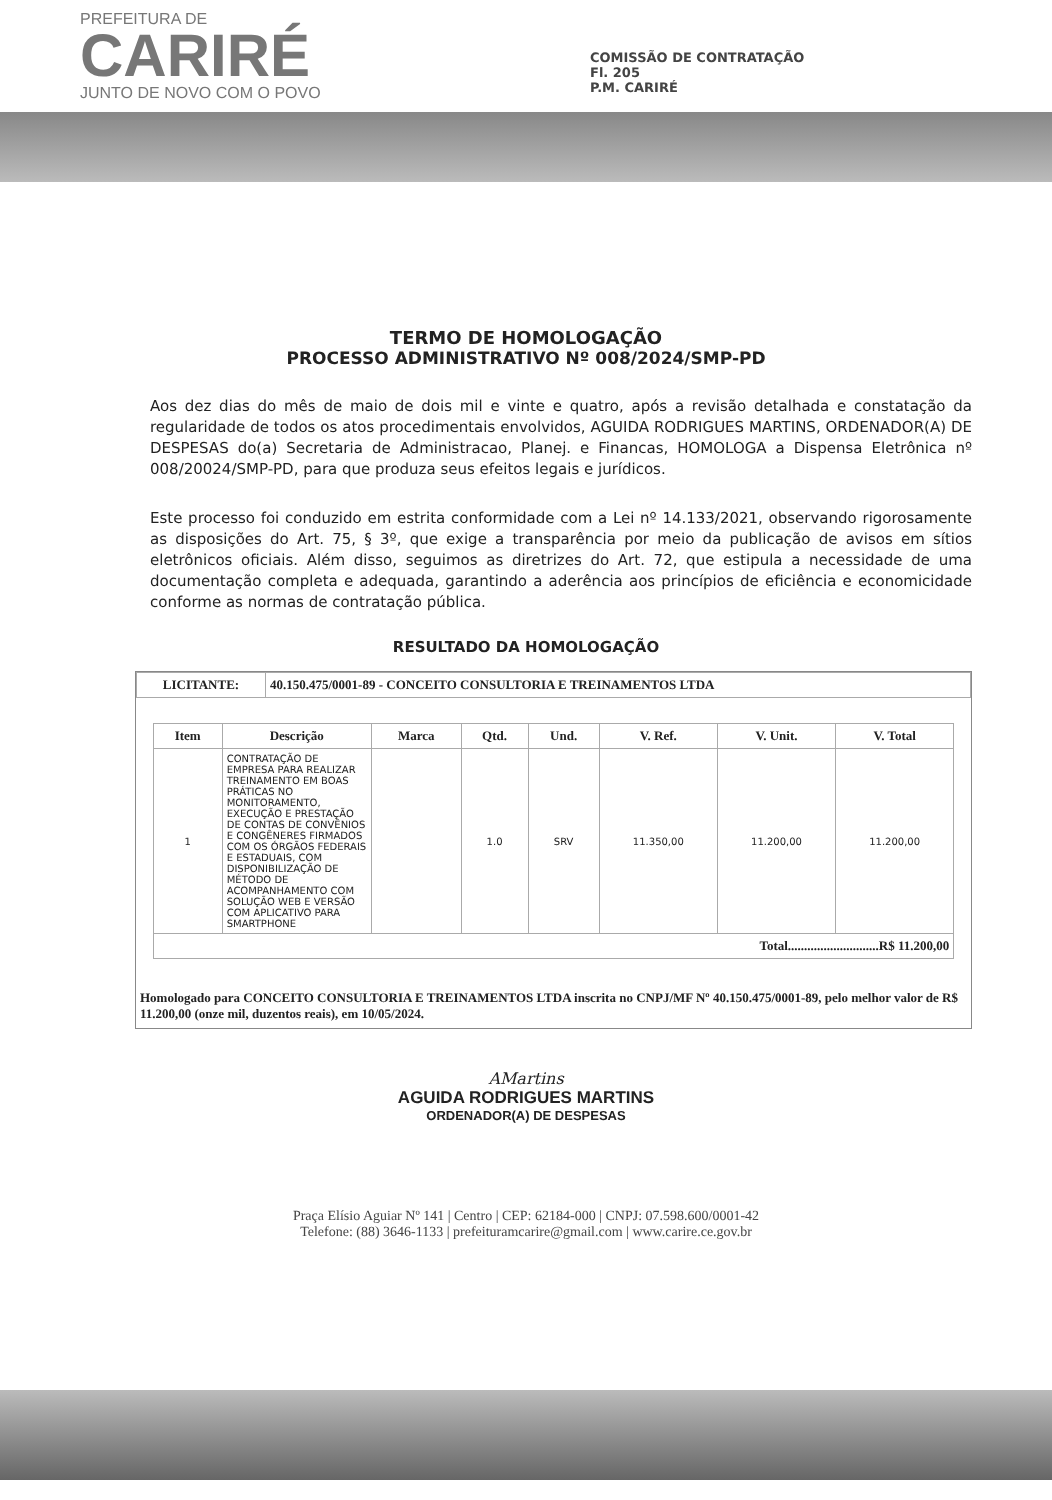PREFEITURA DE
CARIRÉ
JUNTO DE NOVO COM O POVO
COMISSÃO DE CONTRATAÇÃO
Fl. 205
P.M. CARIRÉ
TERMO DE HOMOLOGAÇÃO
PROCESSO ADMINISTRATIVO Nº 008/2024/SMP-PD
Aos dez dias do mês de maio de dois mil e vinte e quatro, após a revisão detalhada e constatação da regularidade de todos os atos procedimentais envolvidos, AGUIDA RODRIGUES MARTINS, ORDENADOR(A) DE DESPESAS do(a) Secretaria de Administracao, Planej. e Financas, HOMOLOGA a Dispensa Eletrônica nº 008/20024/SMP-PD, para que produza seus efeitos legais e jurídicos.
Este processo foi conduzido em estrita conformidade com a Lei nº 14.133/2021, observando rigorosamente as disposições do Art. 75, § 3º, que exige a transparência por meio da publicação de avisos em sítios eletrônicos oficiais. Além disso, seguimos as diretrizes do Art. 72, que estipula a necessidade de uma documentação completa e adequada, garantindo a aderência aos princípios de eficiência e economicidade conforme as normas de contratação pública.
RESULTADO DA HOMOLOGAÇÃO
| LICITANTE: | 40.150.475/0001-89 - CONCEITO CONSULTORIA E TREINAMENTOS LTDA |
| Item | Descrição | Marca | Qtd. | Und. | V. Ref. | V. Unit. | V. Total |
| --- | --- | --- | --- | --- | --- | --- | --- |
| 1 | CONTRATAÇÃO DE EMPRESA PARA REALIZAR TREINAMENTO EM BOAS PRÁTICAS NO MONITORAMENTO, EXECUÇÃO E PRESTAÇÃO DE CONTAS DE CONVÊNIOS E CONGÊNERES FIRMADOS COM OS ÓRGÃOS FEDERAIS E ESTADUAIS, COM DISPONIBILIZAÇÃO DE MÉTODO DE ACOMPANHAMENTO COM SOLUÇÃO WEB E VERSÃO COM APLICATIVO PARA SMARTPHONE | | 1.0 | SRV | 11.350,00 | 11.200,00 | 11.200,00 |
| Total............................R$ 11.200,00 | | | | | | | |
Homologado para CONCEITO CONSULTORIA E TREINAMENTOS LTDA inscrita no CNPJ/MF Nº 40.150.475/0001-89, pelo melhor valor de R$ 11.200,00 (onze mil, duzentos reais), em 10/05/2024.
AMartins
AGUIDA RODRIGUES MARTINS
ORDENADOR(A) DE DESPESAS
Praça Elísio Aguiar Nº 141 | Centro | CEP: 62184-000 | CNPJ: 07.598.600/0001-42
Telefone: (88) 3646-1133 | prefeituramcarire@gmail.com | www.carire.ce.gov.br